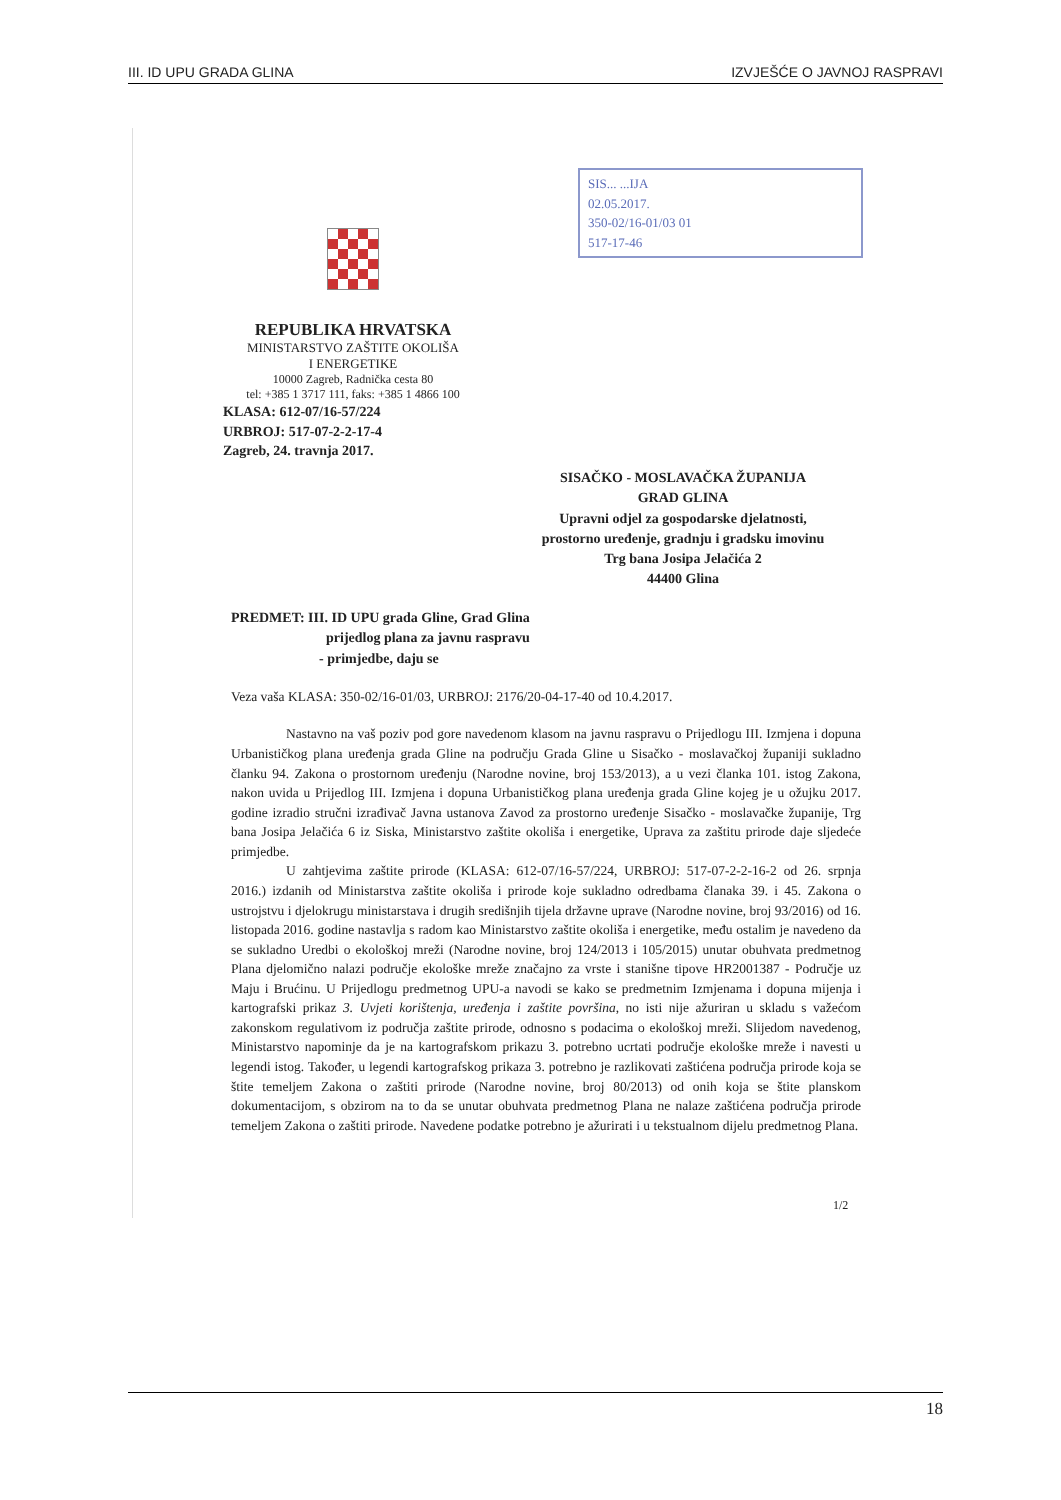III. ID UPU GRADA GLINA IZVJEŠĆE O JAVNOJ RASPRAVI
SIS... ...IJA
02.05.2017.
350-02/16-01/03 01
517-17-46
REPUBLIKA HRVATSKA
MINISTARSTVO ZAŠTITE OKOLIŠA
I ENERGETIKE
10000 Zagreb, Radnička cesta 80
tel: +385 1 3717 111, faks: +385 1 4866 100
KLASA: 612-07/16-57/224
URBROJ: 517-07-2-2-17-4
Zagreb, 24. travnja 2017.
SISAČKO - MOSLAVAČKA ŽUPANIJA
GRAD GLINA
Upravni odjel za gospodarske djelatnosti,
prostorno uređenje, gradnju i gradsku imovinu
Trg bana Josipa Jelačića 2
44400 Glina
PREDMET: III. ID UPU grada Gline, Grad Glina
prijedlog plana za javnu raspravu
- primjedbe, daju se
Veza vaša KLASA: 350-02/16-01/03, URBROJ: 2176/20-04-17-40 od 10.4.2017.
Nastavno na vaš poziv pod gore navedenom klasom na javnu raspravu o Prijedlogu III. Izmjena i dopuna Urbanističkog plana uređenja grada Gline na području Grada Gline u Sisačko - moslavačkoj županiji sukladno članku 94. Zakona o prostornom uređenju (Narodne novine, broj 153/2013), a u vezi članka 101. istog Zakona, nakon uvida u Prijedlog III. Izmjena i dopuna Urbanističkog plana uređenja grada Gline kojeg je u ožujku 2017. godine izradio stručni izrađivač Javna ustanova Zavod za prostorno uređenje Sisačko - moslavačke županije, Trg bana Josipa Jelačića 6 iz Siska, Ministarstvo zaštite okoliša i energetike, Uprava za zaštitu prirode daje sljedeće primjedbe.
U zahtjevima zaštite prirode (KLASA: 612-07/16-57/224, URBROJ: 517-07-2-2-16-2 od 26. srpnja 2016.) izdanih od Ministarstva zaštite okoliša i prirode koje sukladno odredbama članaka 39. i 45. Zakona o ustrojstvu i djelokrugu ministarstava i drugih središnjih tijela državne uprave (Narodne novine, broj 93/2016) od 16. listopada 2016. godine nastavlja s radom kao Ministarstvo zaštite okoliša i energetike, među ostalim je navedeno da se sukladno Uredbi o ekološkoj mreži (Narodne novine, broj 124/2013 i 105/2015) unutar obuhvata predmetnog Plana djelomično nalazi područje ekološke mreže značajno za vrste i stanišne tipove HR2001387 - Područje uz Maju i Brućinu. U Prijedlogu predmetnog UPU-a navodi se kako se predmetnim Izmjenama i dopuna mijenja i kartografski prikaz 3. Uvjeti korištenja, uređenja i zaštite površina, no isti nije ažuriran u skladu s važećom zakonskom regulativom iz područja zaštite prirode, odnosno s podacima o ekološkoj mreži. Slijedom navedenog, Ministarstvo napominje da je na kartografskom prikazu 3. potrebno ucrtati područje ekološke mreže i navesti u legendi istog. Također, u legendi kartografskog prikaza 3. potrebno je razlikovati zaštićena područja prirode koja se štite temeljem Zakona o zaštiti prirode (Narodne novine, broj 80/2013) od onih koja se štite planskom dokumentacijom, s obzirom na to da se unutar obuhvata predmetnog Plana ne nalaze zaštićena područja prirode temeljem Zakona o zaštiti prirode. Navedene podatke potrebno je ažurirati i u tekstualnom dijelu predmetnog Plana.
1/2
18